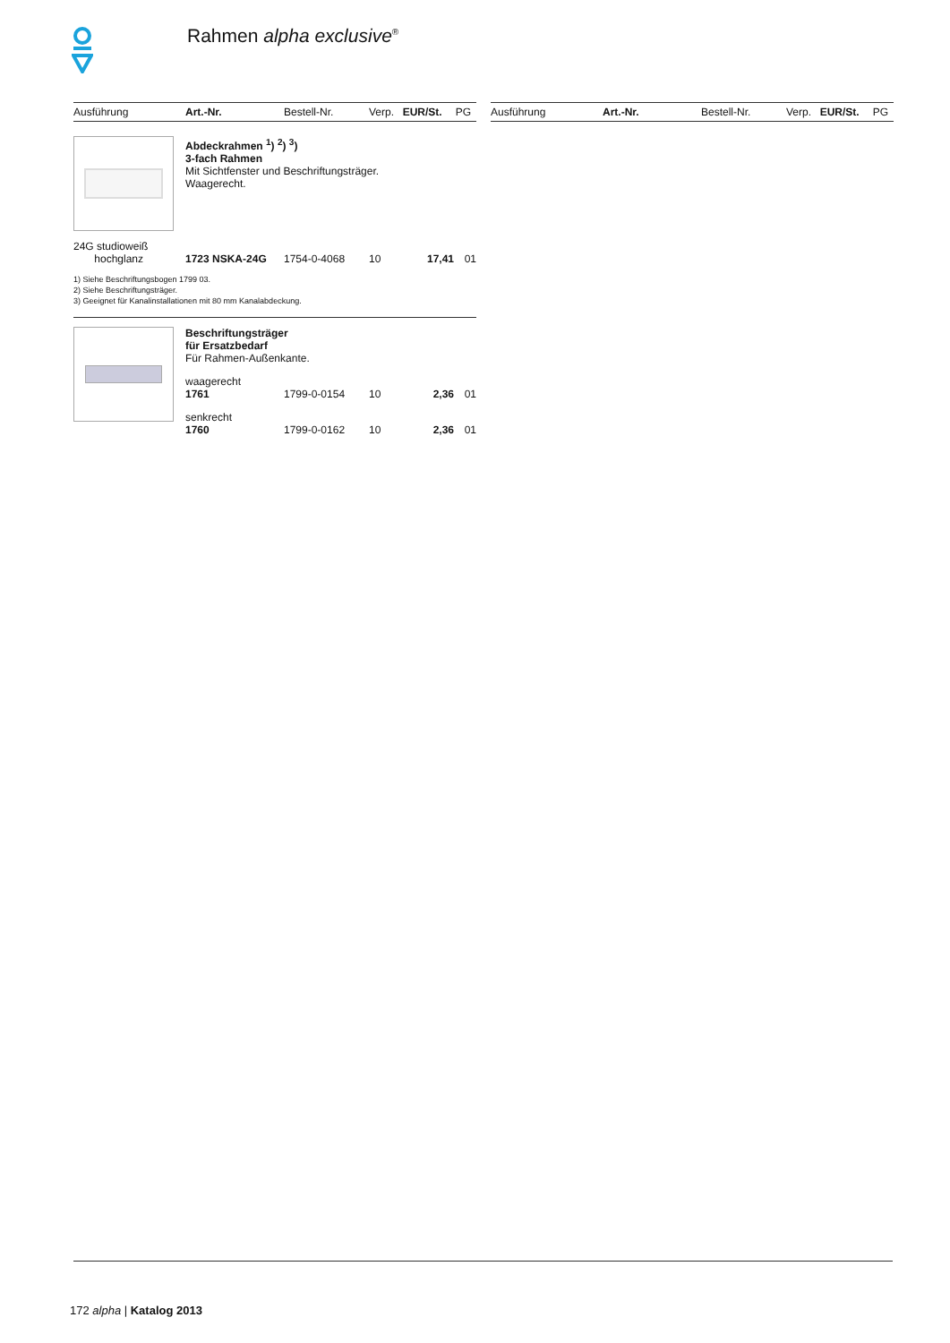Rahmen alpha exclusive<sup>®</sup>
| Ausführung | Art.-Nr. | Bestell-Nr. | Verp. | EUR/St. | PG |
| --- | --- | --- | --- | --- | --- |
| | Abdeckrahmen <sup>1</sup>) <sup>2</sup>) <sup>3</sup>) 3-fach Rahmen Mit Sichtfenster und Beschriftungsträger. Waagerecht. |
| 24G studioweiß hochglanz | 1723 NSKA-24G | 1754-0-4068 | 10 | 17,41 | 01 |
1) Siehe Beschriftungsbogen 1799 03.
2) Siehe Beschriftungsträger.
3) Geeignet für Kanalinstallationen mit 80 mm Kanalabdeckung.
| | Beschriftungsträger für Ersatzbedarf Für Rahmen-Außenkante. | | | | |
| | waagerecht | | | | |
| | 1761 | 1799-0-0154 | 10 | 2,36 | 01 |
| | senkrecht | | | | |
| | 1760 | 1799-0-0162 | 10 | 2,36 | 01 |
| Ausführung | Art.-Nr. | Bestell-Nr. | Verp. | EUR/St. | PG |
| --- | --- | --- | --- | --- | --- |
172 alpha | Katalog 2013